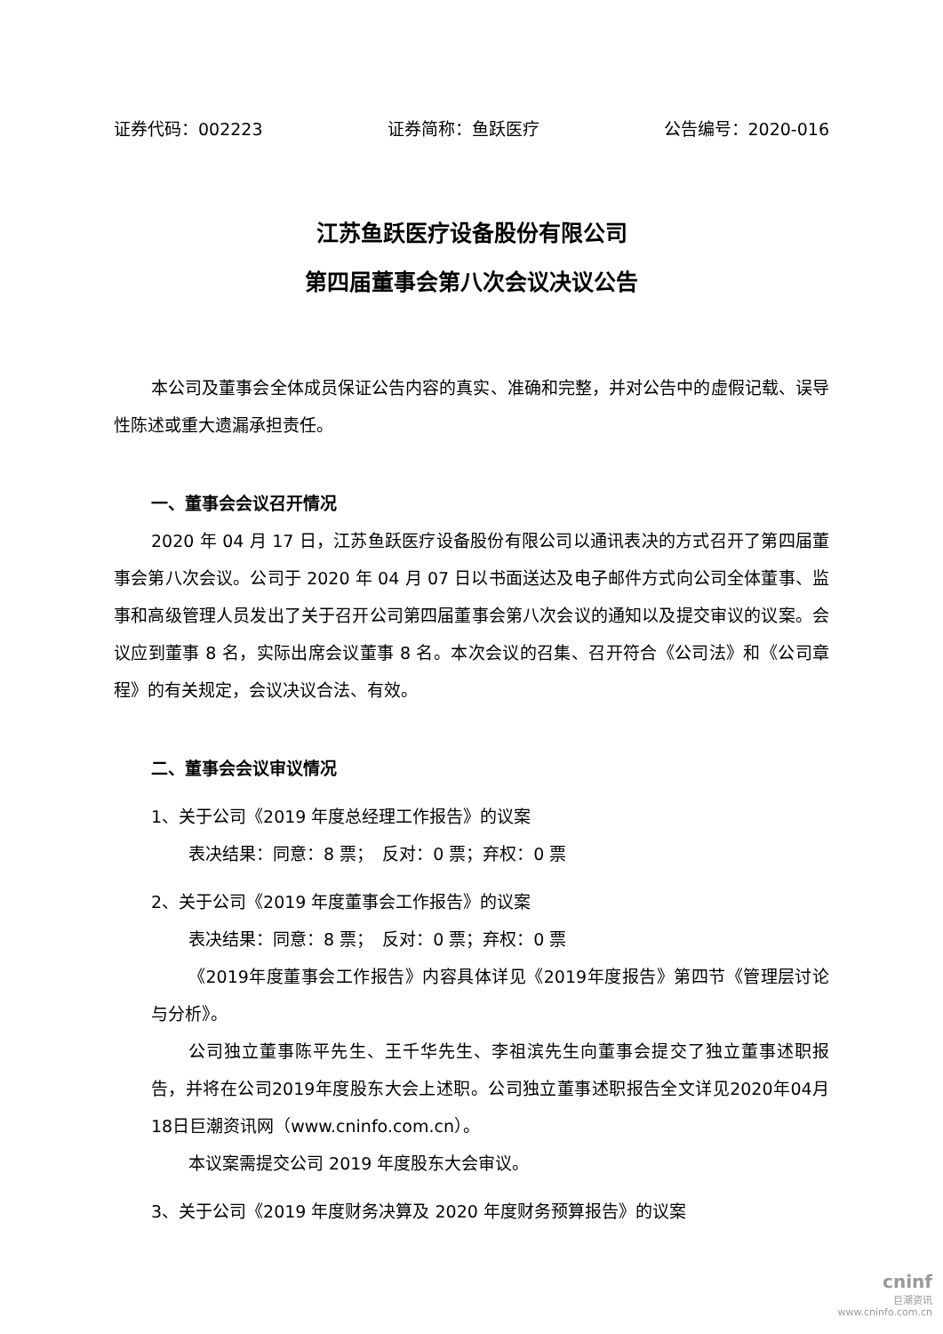证券代码：002223 证券简称：鱼跃医疗 公告编号：2020-016
江苏鱼跃医疗设备股份有限公司
第四届董事会第八次会议决议公告
本公司及董事会全体成员保证公告内容的真实、准确和完整，并对公告中的虚假记载、误导性陈述或重大遗漏承担责任。
一、董事会会议召开情况
2020 年 04 月 17 日，江苏鱼跃医疗设备股份有限公司以通讯表决的方式召开了第四届董事会第八次会议。公司于 2020 年 04 月 07 日以书面送达及电子邮件方式向公司全体董事、监事和高级管理人员发出了关于召开公司第四届董事会第八次会议的通知以及提交审议的议案。会议应到董事 8 名，实际出席会议董事 8 名。本次会议的召集、召开符合《公司法》和《公司章程》的有关规定，会议决议合法、有效。
二、董事会会议审议情况
1、关于公司《2019 年度总经理工作报告》的议案
表决结果：同意：8 票；　反对：0 票；弃权：0 票
2、关于公司《2019 年度董事会工作报告》的议案
表决结果：同意：8 票；　反对：0 票；弃权：0 票
《2019年度董事会工作报告》内容具体详见《2019年度报告》第四节《管理层讨论与分析》。
公司独立董事陈平先生、王千华先生、李祖滨先生向董事会提交了独立董事述职报告，并将在公司2019年度股东大会上述职。公司独立董事述职报告全文详见2020年04月18日巨潮资讯网（www.cninfo.com.cn）。
本议案需提交公司 2019 年度股东大会审议。
3、关于公司《2019 年度财务决算及 2020 年度财务预算报告》的议案
cninf
巨潮资讯
www.cninfo.com.cn